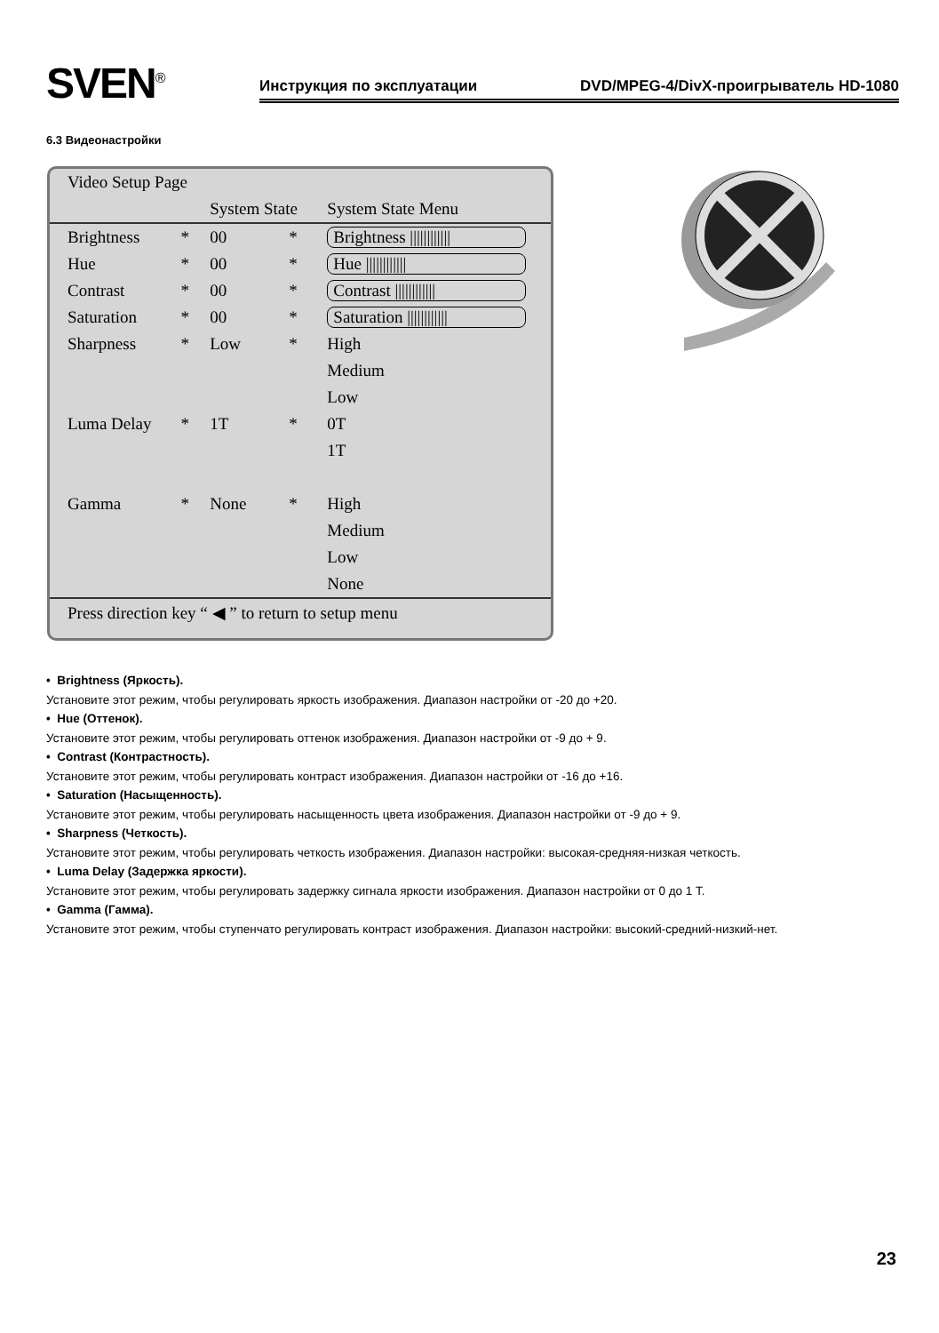SVEN<sup>®</sup>
Инструкция по эксплуатации DVD/MPEG-4/DivX-проигрыватель HD-1080
6.3 Видеонастройки
| Video Setup Page | | | | |
| | | System State | | System State Menu |
| Brightness | * | 00 | * | Brightness //////////// |
| Hue | * | 00 | * | Hue //////////// |
| Contrast | * | 00 | * | Contrast //////////// |
| Saturation | * | 00 | * | Saturation //////////// |
| Sharpness | * | Low | * | High |
| | | | | Medium |
| | | | | Low |
| Luma Delay | * | 1T | * | 0T |
| | | | | 1T |
| Gamma | * | None | * | High |
| | | | | Medium |
| | | | | Low |
| | | | | None |
| Press direction key “ ◀ ” to return to setup menu | | | | |
• Brightness (Яркость).
Установите этот режим, чтобы регулировать яркость изображения. Диапазон настройки от -20 до +20.
• Hue (Оттенок).
Установите этот режим, чтобы регулировать оттенок изображения. Диапазон настройки от -9 до + 9.
• Contrast (Контрастность).
Установите этот режим, чтобы регулировать контраст изображения. Диапазон настройки от -16 до +16.
• Saturation (Насыщенность).
Установите этот режим, чтобы регулировать насыщенность цвета изображения. Диапазон настройки от -9 до + 9.
• Sharpness (Четкость).
Установите этот режим, чтобы регулировать четкость изображения. Диапазон настройки: высокая-средняя-низкая четкость.
• Luma Delay (Задержка яркости).
Установите этот режим, чтобы регулировать задержку сигнала яркости изображения. Диапазон настройки от 0 до 1 Т.
• Gamma (Гамма).
Установите этот режим, чтобы ступенчато регулировать контраст изображения. Диапазон настройки: высокий-средний-низкий-нет.
23